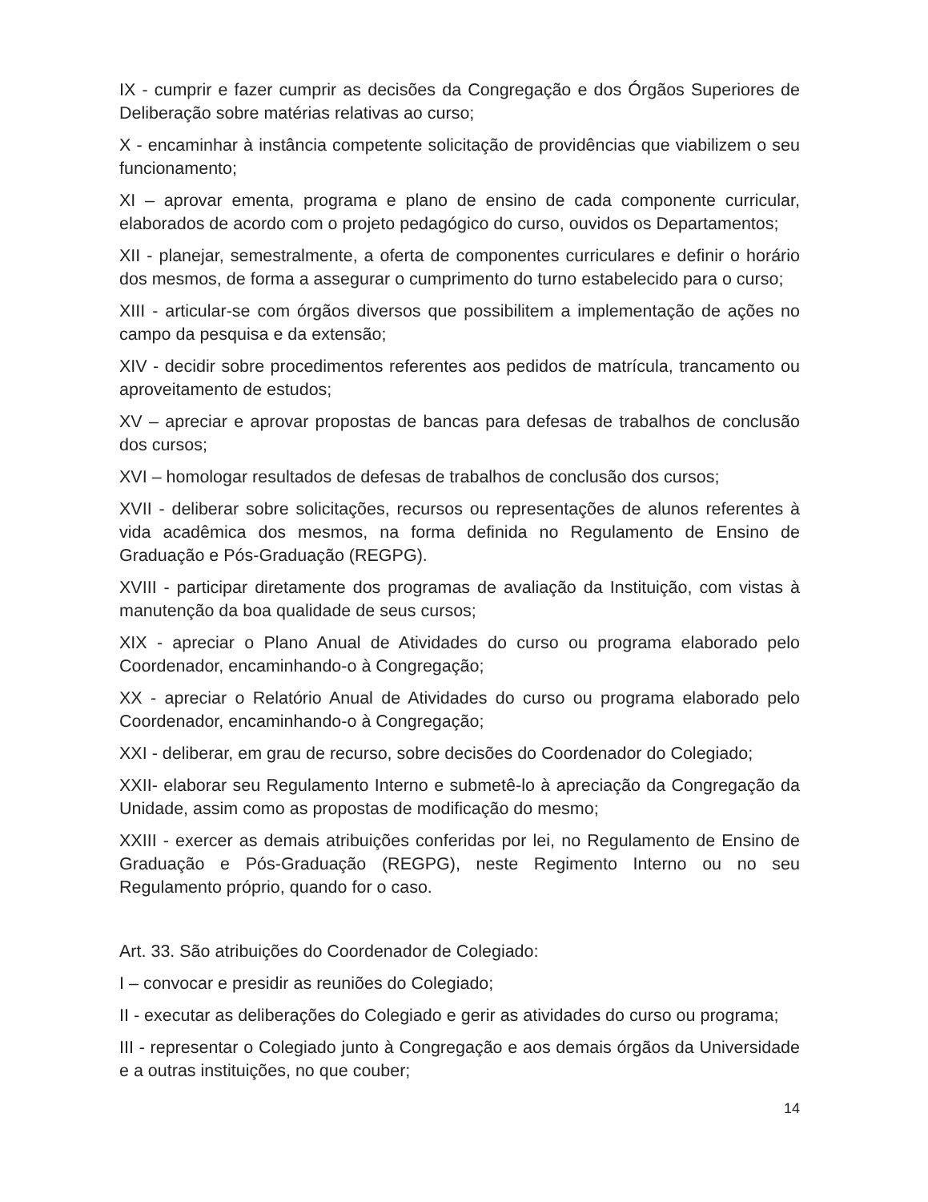IX - cumprir e fazer cumprir as decisões da Congregação e dos Órgãos Superiores de Deliberação sobre matérias relativas ao curso;
X - encaminhar à instância competente solicitação de providências que viabilizem o seu funcionamento;
XI – aprovar ementa, programa e plano de ensino de cada componente curricular, elaborados de acordo com o projeto pedagógico do curso, ouvidos os Departamentos;
XII - planejar, semestralmente, a oferta de componentes curriculares e definir o horário dos mesmos, de forma a assegurar o cumprimento do turno estabelecido para o curso;
XIII - articular-se com órgãos diversos que possibilitem a implementação de ações no campo da pesquisa e da extensão;
XIV - decidir sobre procedimentos referentes aos pedidos de matrícula, trancamento ou aproveitamento de estudos;
XV – apreciar e aprovar propostas de bancas para defesas de trabalhos de conclusão dos cursos;
XVI – homologar resultados de defesas de trabalhos de conclusão dos cursos;
XVII - deliberar sobre solicitações, recursos ou representações de alunos referentes à vida acadêmica dos mesmos, na forma definida no Regulamento de Ensino de Graduação e Pós-Graduação (REGPG).
XVIII - participar diretamente dos programas de avaliação da Instituição, com vistas à manutenção da boa qualidade de seus cursos;
XIX - apreciar o Plano Anual de Atividades do curso ou programa elaborado pelo Coordenador, encaminhando-o à Congregação;
XX - apreciar o Relatório Anual de Atividades do curso ou programa elaborado pelo Coordenador, encaminhando-o à Congregação;
XXI - deliberar, em grau de recurso, sobre decisões do Coordenador do Colegiado;
XXII- elaborar seu Regulamento Interno e submetê-lo à apreciação da Congregação da Unidade, assim como as propostas de modificação do mesmo;
XXIII - exercer as demais atribuições conferidas por lei, no Regulamento de Ensino de Graduação e Pós-Graduação (REGPG), neste Regimento Interno ou no seu Regulamento próprio, quando for o caso.
Art. 33. São atribuições do Coordenador de Colegiado:
I – convocar e presidir as reuniões do Colegiado;
II - executar as deliberações do Colegiado e gerir as atividades do curso ou programa;
III - representar o Colegiado junto à Congregação e aos demais órgãos da Universidade e a outras instituições, no que couber;
14